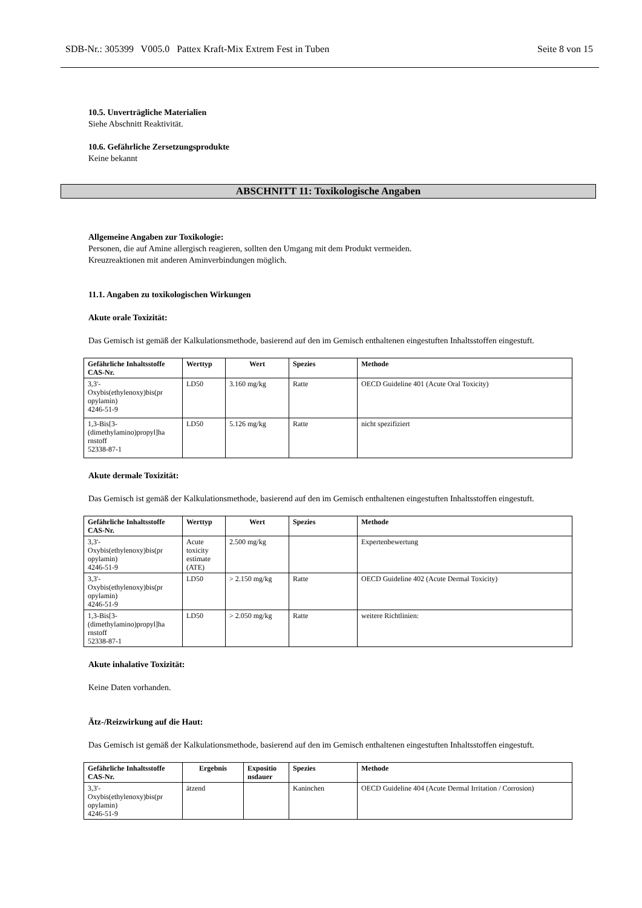SDB-Nr.: 305399 V005.0 Pattex Kraft-Mix Extrem Fest in Tuben Seite 8 von 15
ABSCHNITT 11: Toxikologische Angaben
10.5. Unverträgliche Materialien
Siehe Abschnitt Reaktivität.
10.6. Gefährliche Zersetzungsprodukte
Keine bekannt
Allgemeine Angaben zur Toxikologie:
Personen, die auf Amine allergisch reagieren, sollten den Umgang mit dem Produkt vermeiden.
Kreuzreaktionen mit anderen Aminverbindungen möglich.
11.1. Angaben zu toxikologischen Wirkungen
Akute orale Toxizität:
Das Gemisch ist gemäß der Kalkulationsmethode, basierend auf den im Gemisch enthaltenen eingestuften Inhaltsstoffen eingestuft.
| Gefährliche Inhaltsstoffe CAS-Nr. | Werttyp | Wert | Spezies | Methode |
| --- | --- | --- | --- | --- |
| 3,3'- Oxybis(ethylenoxy)bis(pr opylamin) 4246-51-9 | LD50 | 3.160 mg/kg | Ratte | OECD Guideline 401 (Acute Oral Toxicity) |
| 1,3-Bis[3- (dimethylamino)propyl]ha rnstoff 52338-87-1 | LD50 | 5.126 mg/kg | Ratte | nicht spezifiziert |
Akute dermale Toxizität:
Das Gemisch ist gemäß der Kalkulationsmethode, basierend auf den im Gemisch enthaltenen eingestuften Inhaltsstoffen eingestuft.
| Gefährliche Inhaltsstoffe CAS-Nr. | Werttyp | Wert | Spezies | Methode |
| --- | --- | --- | --- | --- |
| 3,3'- Oxybis(ethylenoxy)bis(pr opylamin) 4246-51-9 | Acute toxicity estimate (ATE) | 2.500 mg/kg | | Expertenbewertung |
| 3,3'- Oxybis(ethylenoxy)bis(pr opylamin) 4246-51-9 | LD50 | > 2.150 mg/kg | Ratte | OECD Guideline 402 (Acute Dermal Toxicity) |
| 1,3-Bis[3- (dimethylamino)propyl]ha rnstoff 52338-87-1 | LD50 | > 2.050 mg/kg | Ratte | weitere Richtlinien: |
Akute inhalative Toxizität:
Keine Daten vorhanden.
Ätz-/Reizwirkung auf die Haut:
Das Gemisch ist gemäß der Kalkulationsmethode, basierend auf den im Gemisch enthaltenen eingestuften Inhaltsstoffen eingestuft.
| Gefährliche Inhaltsstoffe CAS-Nr. | Ergebnis | Expositio nsdauer | Spezies | Methode |
| --- | --- | --- | --- | --- |
| 3,3'- Oxybis(ethylenoxy)bis(pr opylamin) 4246-51-9 | ätzend | | Kaninchen | OECD Guideline 404 (Acute Dermal Irritation / Corrosion) |